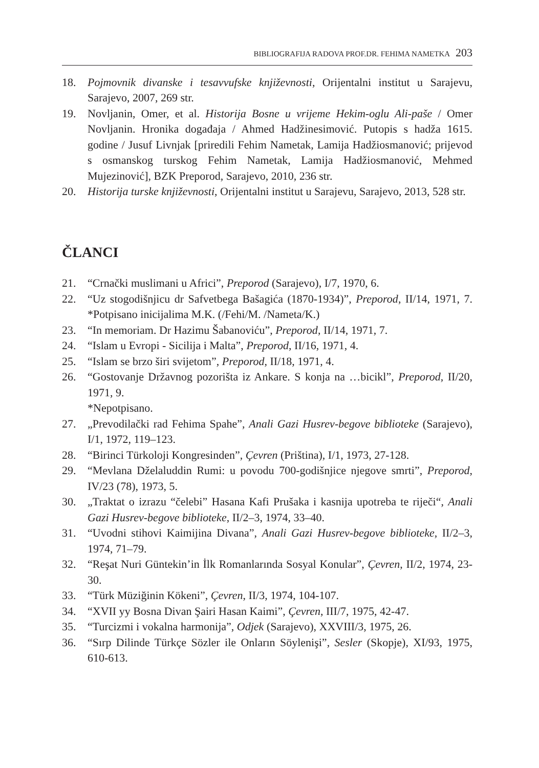BIBLIOGRAFIJA RADOVA PROF.DR. FEHIMA NAMETKA 203
18. Pojmovnik divanske i tesavvufske književnosti, Orijentalni institut u Sarajevu, Sarajevo, 2007, 269 str.
19. Novljanin, Omer, et al. Historija Bosne u vrijeme Hekim-oglu Ali-paše / Omer Novljanin. Hronika događaja / Ahmed Hadžinesimović. Putopis s hadža 1615. godine / Jusuf Livnjak [priredili Fehim Nametak, Lamija Hadžiosmanović; prijevod s osmanskog turskog Fehim Nametak, Lamija Hadžiosmanović, Mehmed Mujezinović], BZK Preporod, Sarajevo, 2010, 236 str.
20. Historija turske književnosti, Orijentalni institut u Sarajevu, Sarajevo, 2013, 528 str.
ČLANCI
21. “Crnački muslimani u Africi”, Preporod (Sarajevo), I/7, 1970, 6.
22. “Uz stogodišnjicu dr Safvetbega Bašagića (1870-1934)”, Preporod, II/14, 1971, 7. *Potpisano inicijalima M.K. (/Fehi/M. /Nameta/K.)
23. “In memoriam. Dr Hazimu Šabanoviću”, Preporod, II/14, 1971, 7.
24. “Islam u Evropi - Sicilija i Malta”, Preporod, II/16, 1971, 4.
25. “Islam se brzo širi svijetom”, Preporod, II/18, 1971, 4.
26. “Gostovanje Državnog pozorišta iz Ankare. S konja na …bicikl”, Preporod, II/20, 1971, 9.
*Nepotpisano.
27. „Prevodilački rad Fehima Spahe”, Anali Gazi Husrev-begove biblioteke (Sarajevo), I/1, 1972, 119–123.
28. “Birinci Türkoloji Kongresinden”, Çevren (Priština), I/1, 1973, 27-128.
29. “Mevlana Dželaluddin Rumi: u povodu 700-godišnjice njegove smrti”, Preporod, IV/23 (78), 1973, 5.
30. „Traktat o izrazu “čelebi” Hasana Kafi Prušaka i kasnija upotreba te riječi“, Anali Gazi Husrev-begove biblioteke, II/2–3, 1974, 33–40.
31. “Uvodni stihovi Kaimijina Divana”, Anali Gazi Husrev-begove biblioteke, II/2–3, 1974, 71–79.
32. “Reşat Nuri Güntekin’in İlk Romanlarında Sosyal Konular”, Çevren, II/2, 1974, 23-30.
33. “Türk Müziğinin Kökeni”, Çevren, II/3, 1974, 104-107.
34. “XVII yy Bosna Divan Şairi Hasan Kaimi”, Çevren, III/7, 1975, 42-47.
35. “Turcizmi i vokalna harmonija”, Odjek (Sarajevo), XXVIII/3, 1975, 26.
36. “Sırp Dilinde Türkçe Sözler ile Onların Söylenişi”, Sesler (Skopje), XI/93, 1975, 610-613.